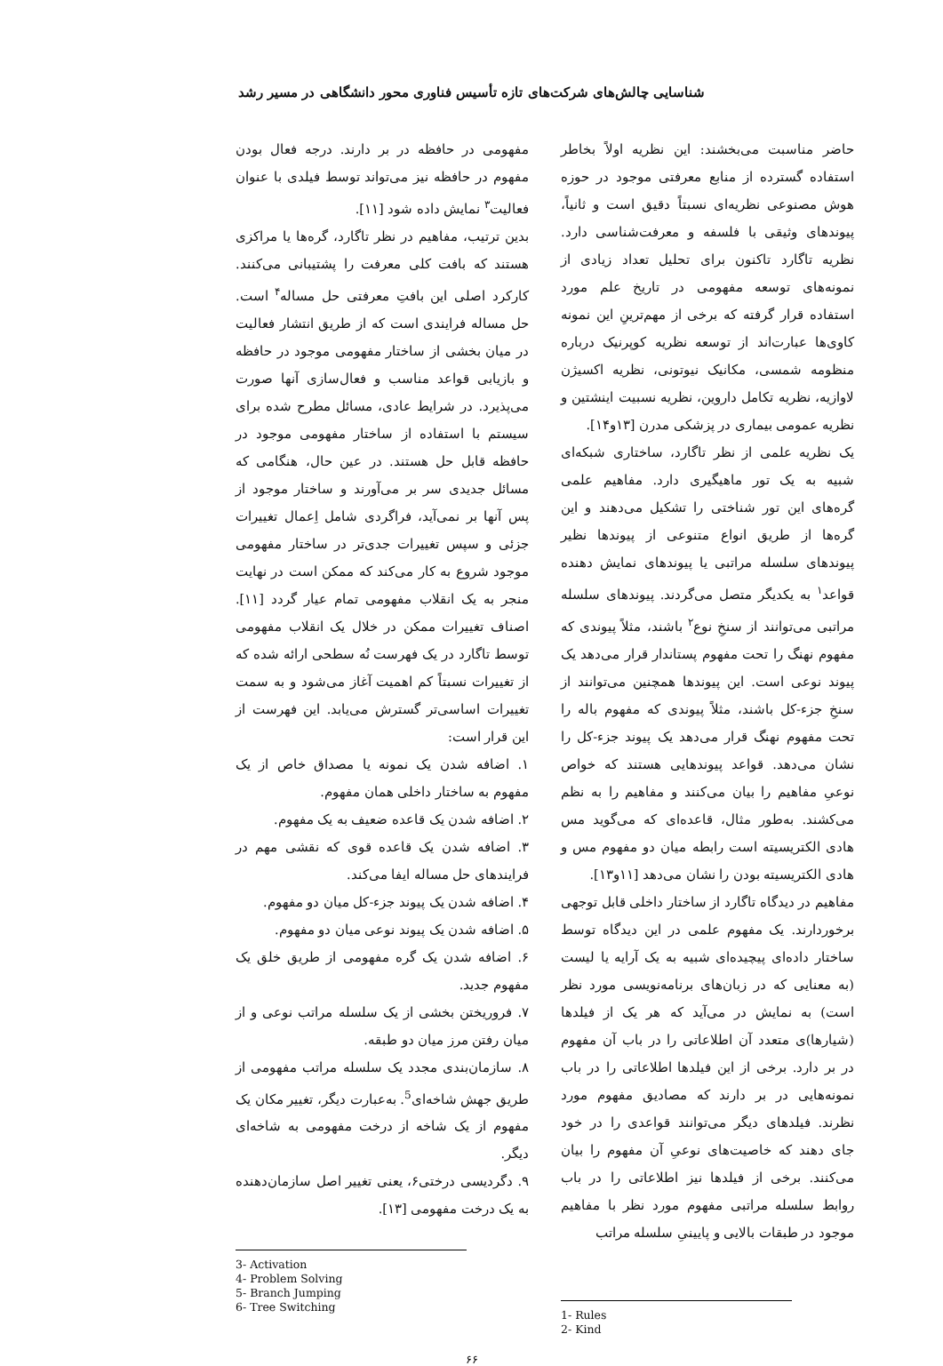شناسایی چالش‌های شرکت‌های تازه تأسیس فناوری محور دانشگاهی در مسیر رشد
حاضر مناسبت می‌بخشند: این نظریه اولاً بخاطر استفاده گسترده از منابع معرفتی موجود در حوزه هوش مصنوعی نظریه‌ای نسبتاً دقیق است و ثانیاً، پیوندهای وثیقی با فلسفه و معرفت‌شناسی دارد. نظریه تاگارد تاکنون برای تحلیل تعداد زیادی از نمونه‌های توسعه مفهومی در تاریخ علم مورد استفاده قرار گرفته که برخی از مهم‌ترینِ این نمونه کاوی‌ها عبارت‌اند از توسعه نظریه کوپرنیک درباره منظومه شمسی، مکانیک نیوتونی، نظریه اکسیژن لاوازیه، نظریه تکامل داروین، نظریه نسبیت اینشتین و نظریه عمومی بیماری در پزشکی مدرن [۱۳و۱۴].
یک نظریه علمی از نظر تاگارد، ساختاری شبکه‌ای شبیه به یک تور ماهیگیری دارد. مفاهیم علمی گره‌های این تور شناختی را تشکیل می‌دهند و این گره‌ها از طریق انواع متنوعی از پیوندها نظیر پیوندهای سلسله مراتبی یا پیوندهای نمایش دهنده قواعد<sup>۱</sup> به یکدیگر متصل می‌گردند. پیوندهای سلسله مراتبی می‌توانند از سنخِ نوع<sup>۲</sup> باشند، مثلاً پیوندی که مفهوم نهنگ را تحت مفهوم پستاندار قرار می‌دهد یک پیوند نوعی است. این پیوندها همچنین می‌توانند از سنخِ جزء-کل باشند، مثلاً پیوندی که مفهوم باله را تحت مفهوم نهنگ قرار می‌دهد یک پیوند جزء-کل را نشان می‌دهد. قواعد پیوندهایی هستند که خواص نوعیِ مفاهیم را بیان می‌کنند و مفاهیم را به نظم می‌کشند. به‌طور مثال، قاعده‌ای که می‌گوید مس هادی الکتریسیته است رابطه میان دو مفهوم مس و هادی الکتریسیته بودن را نشان می‌دهد [۱۱و۱۳].
مفاهیم در دیدگاه تاگارد از ساختار داخلی قابل توجهی برخوردارند. یک مفهوم علمی در این دیدگاه توسط ساختار داده‌ای پیچیده‌ای شبیه به یک آرایه یا لیست (به معنایی که در زبان‌های برنامه‌نویسی مورد نظر است) به نمایش در می‌آید که هر یک از فیلدها (شیارها)ی متعدد آن اطلاعاتی را در باب آن مفهوم در بر دارد. برخی از این فیلدها اطلاعاتی را در باب نمونه‌هایی در بر دارند که مصادیق مفهوم مورد نظرند. فیلدهای دیگر می‌توانند قواعدی را در خود جای دهند که خاصیت‌های نوعیِ آن مفهوم را بیان می‌کنند. برخی از فیلدها نیز اطلاعاتی را در باب روابط سلسله مراتبی مفهوم مورد نظر با مفاهیم موجود در طبقات بالایی و پایینیِ سلسله مراتب
1- Rules
2- Kind
مفهومی در حافظه در بر دارند. درجه فعال بودن مفهوم در حافظه نیز می‌تواند توسط فیلدی با عنوان فعالیت<sup>۳</sup> نمایش داده شود [۱۱].
بدین ترتیب، مفاهیم در نظر تاگارد، گره‌ها یا مراکزی هستند که بافت کلی معرفت را پشتیبانی می‌کنند. کارکرد اصلی این بافتِ معرفتی حل مساله<sup>۴</sup> است. حل مساله فرایندی است که از طریق انتشار فعالیت در میان بخشی از ساختار مفهومی موجود در حافظه و بازیابی قواعد مناسب و فعال‌سازی آنها صورت می‌پذیرد. در شرایط عادی، مسائل مطرح شده برای سیستم با استفاده از ساختار مفهومی موجود در حافظه قابل حل هستند. در عین حال، هنگامی که مسائل جدیدی سر بر می‌آورند و ساختار موجود از پس آنها بر نمی‌آید، فراگردی شامل اِعمال تغییرات جزئی و سپس تغییرات جدی‌تر در ساختار مفهومی موجود شروع به کار می‌کند که ممکن است در نهایت منجر به یک انقلاب مفهومی تمام عیار گردد [۱۱]. اصناف تغییرات ممکن در خلال یک انقلاب مفهومی توسط تاگارد در یک فهرست نُه سطحی ارائه شده که از تغییرات نسبتاً کم اهمیت آغاز می‌شود و به سمت تغییرات اساسی‌تر گسترش می‌یابد. این فهرست از این قرار است:
۱. اضافه شدن یک نمونه یا مصداق خاص از یک مفهوم به ساختار داخلی همان مفهوم.
۲. اضافه شدن یک قاعده ضعیف به یک مفهوم.
۳. اضافه شدن یک قاعده قوی که نقشی مهم در فرایندهای حل مساله ایفا می‌کند.
۴. اضافه شدن یک پیوند جزء-کل میان دو مفهوم.
۵. اضافه شدن یک پیوند نوعی میان دو مفهوم.
۶. اضافه شدن یک گره مفهومی از طریق خلق یک مفهوم جدید.
۷. فروریختن بخشی از یک سلسله مراتب نوعی و از میان رفتن مرز میان دو طبقه.
۸. سازمان‌بندی مجدد یک سلسله مراتب مفهومی از طریق جهش شاخه‌ای<sup>5</sup>. به‌عبارت دیگر، تغییر مکان یک مفهوم از یک شاخه از درخت مفهومی به شاخه‌ای دیگر.
۹. دگردیسی درختی۶، یعنی تغییر اصل سازمان‌دهنده به یک درخت مفهومی [۱۳].
3- Activation
4- Problem Solving
5- Branch Jumping
6- Tree Switching
۶۶